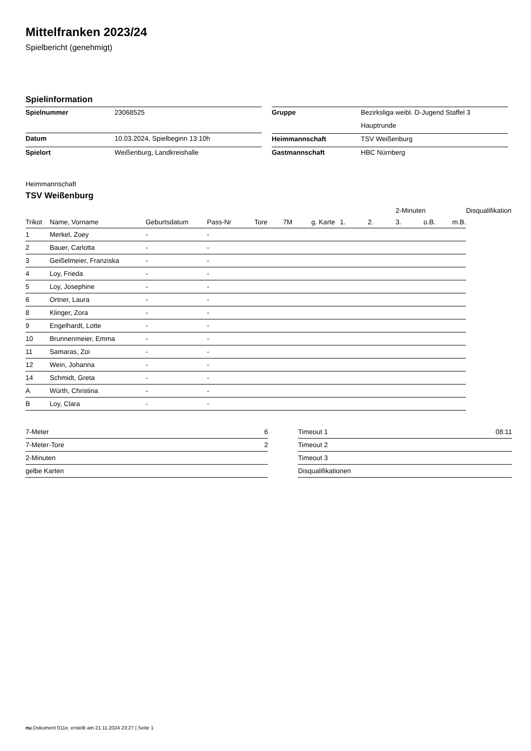Mittelfranken 2023/24
Spielbericht (genehmigt)
Spielinformation
| Spielnummer | 23068525 |
| Datum | 10.03.2024, Spielbeginn 13:10h |
| Spielort | Weißenburg, Landkreishalle |
| Gruppe | Bezirksliga weibl. D-Jugend Staffel 3 |
| | Hauptrunde |
| Heimmannschaft | TSV Weißenburg |
| Gastmannschaft | HBC Nürnberg |
Heimmannschaft
TSV Weißenburg
| | | | | | | | | | 2-Minuten | | | Disqualifikation |
| --- | --- | --- | --- | --- | --- | --- | --- | --- | --- | --- | --- | --- |
| Trikot | Name, Vorname | Geburtsdatum | Pass-Nr | Tore | 7M | g. Karte | 1. | 2. | 3. | o.B. | m.B. | |
| 1 | Merkel, Zoey | - | - | | | | | | | | | |
| 2 | Bauer, Carlotta | - | - | | | | | | | | | |
| 3 | Geißelmeier, Franziska | - | - | | | | | | | | | |
| 4 | Loy, Frieda | - | - | | | | | | | | | |
| 5 | Loy, Josephine | - | - | | | | | | | | | |
| 6 | Ortner, Laura | - | - | | | | | | | | | |
| 8 | Klinger, Zora | - | - | | | | | | | | | |
| 9 | Engelhardt, Lotte | - | - | | | | | | | | | |
| 10 | Brunnenmeier, Emma | - | - | | | | | | | | | |
| 11 | Samaras, Zoi | - | - | | | | | | | | | |
| 12 | Wein, Johanna | - | - | | | | | | | | | |
| 14 | Schmidt, Greta | - | - | | | | | | | | | |
| A | Würth, Christina | - | - | | | | | | | | | |
| B | Loy, Clara | - | - | | | | | | | | | |
| 7-Meter | 6 |
| 7-Meter-Tore | 2 |
| 2-Minuten | |
| gelbe Karten | |
| Timeout 1 | 08:11 |
| Timeout 2 | |
| Timeout 3 | |
| Disqualifikationen | |
nu.Dokument 011e, erstellt am 21.11.2024 23:27 | Seite 1